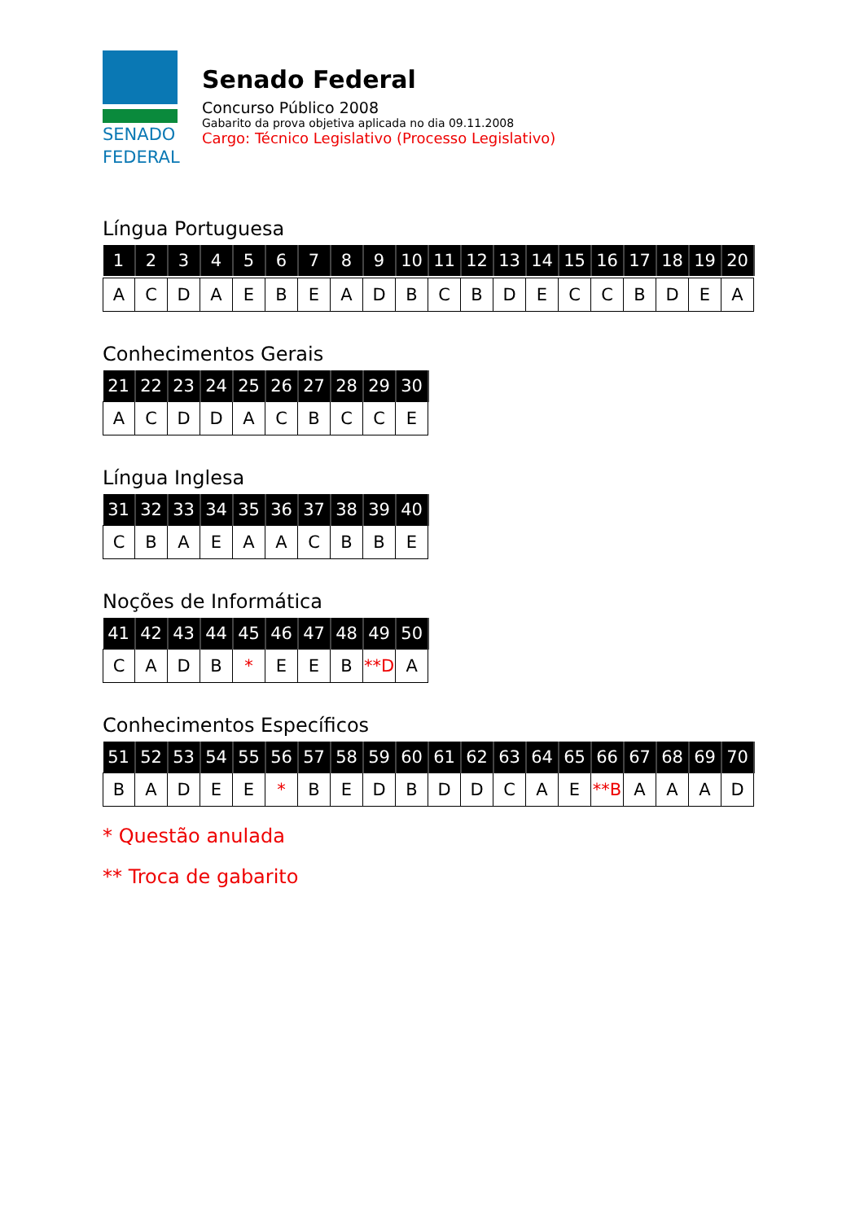SENADO
FEDERAL
Senado Federal
Concurso Público 2008
Gabarito da prova objetiva aplicada no dia 09.11.2008
Cargo: Técnico Legislativo (Processo Legislativo)
Língua Portuguesa
| 1 | 2 | 3 | 4 | 5 | 6 | 7 | 8 | 9 | 10 | 11 | 12 | 13 | 14 | 15 | 16 | 17 | 18 | 19 | 20 |
| --- | --- | --- | --- | --- | --- | --- | --- | --- | --- | --- | --- | --- | --- | --- | --- | --- | --- | --- | --- |
| A | C | D | A | E | B | E | A | D | B | C | B | D | E | C | C | B | D | E | A |
Conhecimentos Gerais
| 21 | 22 | 23 | 24 | 25 | 26 | 27 | 28 | 29 | 30 |
| --- | --- | --- | --- | --- | --- | --- | --- | --- | --- |
| A | C | D | D | A | C | B | C | C | E |
Língua Inglesa
| 31 | 32 | 33 | 34 | 35 | 36 | 37 | 38 | 39 | 40 |
| --- | --- | --- | --- | --- | --- | --- | --- | --- | --- |
| C | B | A | E | A | A | C | B | B | E |
Noções de Informática
| 41 | 42 | 43 | 44 | 45 | 46 | 47 | 48 | 49 | 50 |
| --- | --- | --- | --- | --- | --- | --- | --- | --- | --- |
| C | A | D | B | * | E | E | B | **D | A |
Conhecimentos Específicos
| 51 | 52 | 53 | 54 | 55 | 56 | 57 | 58 | 59 | 60 | 61 | 62 | 63 | 64 | 65 | 66 | 67 | 68 | 69 | 70 |
| --- | --- | --- | --- | --- | --- | --- | --- | --- | --- | --- | --- | --- | --- | --- | --- | --- | --- | --- | --- |
| B | A | D | E | E | * | B | E | D | B | D | D | C | A | E | **B | A | A | A | D |
* Questão anulada
** Troca de gabarito